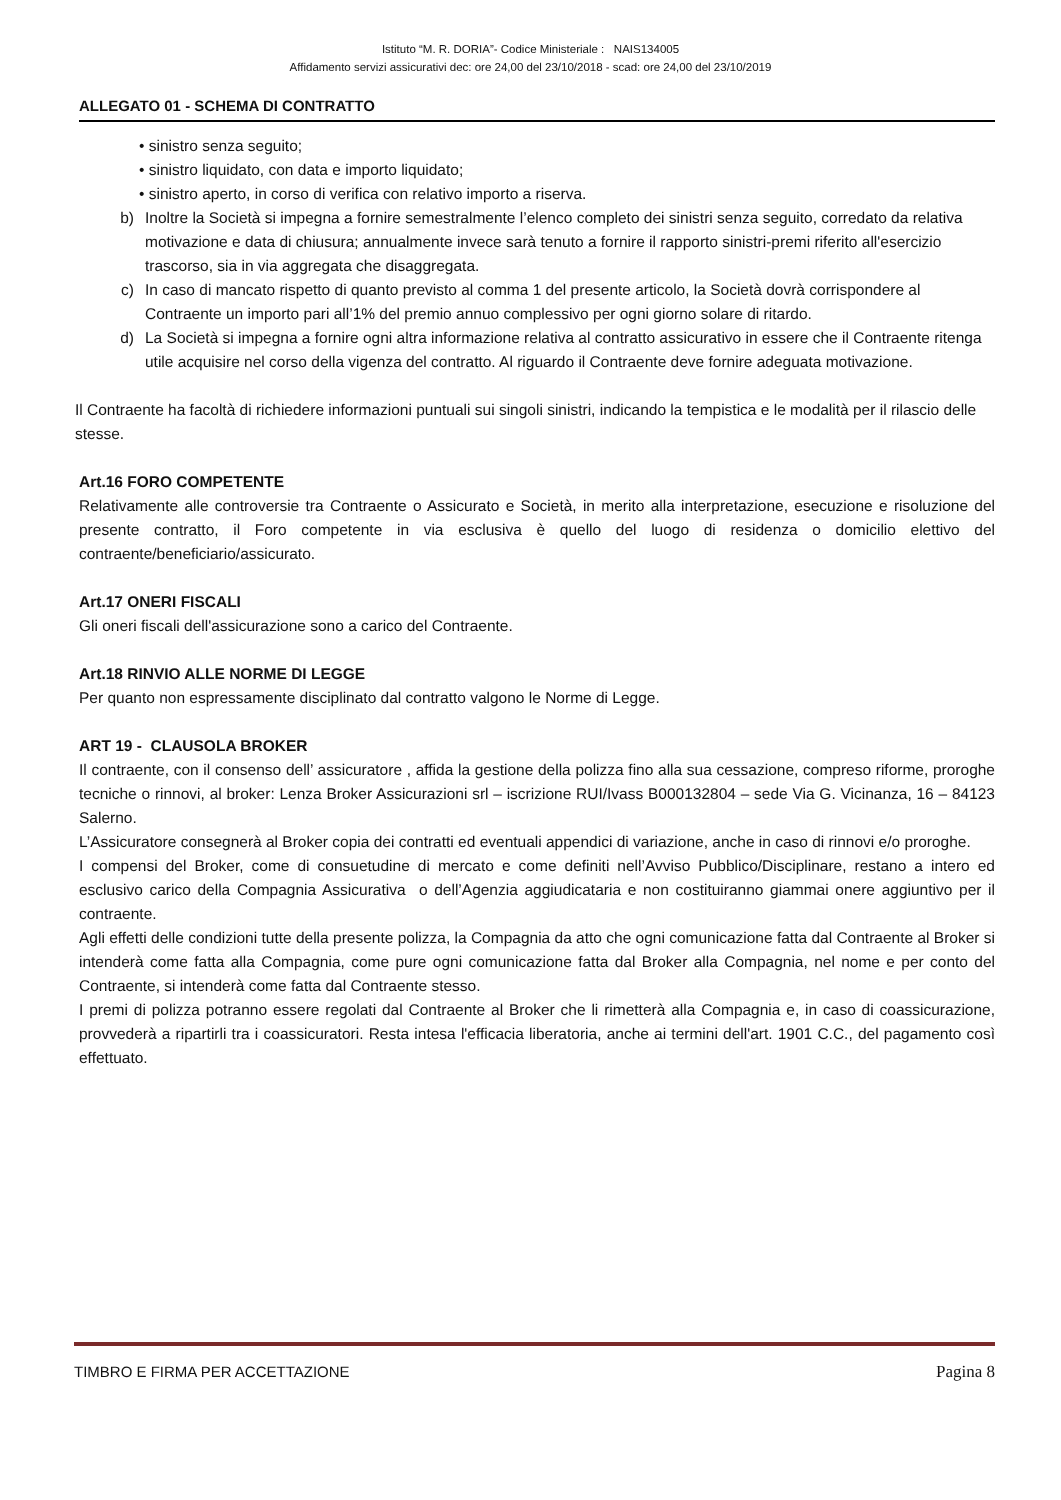Istituto “M. R. DORIA”- Codice Ministeriale : NAIS134005
Affidamento servizi assicurativi dec: ore 24,00 del 23/10/2018 - scad: ore 24,00 del 23/10/2019
ALLEGATO 01 - SCHEMA DI CONTRATTO
• sinistro senza seguito;
• sinistro liquidato, con data e importo liquidato;
• sinistro aperto, in corso di verifica con relativo importo a riserva.
b) Inoltre la Società si impegna a fornire semestralmente l’elenco completo dei sinistri senza seguito, corredato da relativa motivazione e data di chiusura; annualmente invece sarà tenuto a fornire il rapporto sinistri-premi riferito all'esercizio trascorso, sia in via aggregata che disaggregata.
c) In caso di mancato rispetto di quanto previsto al comma 1 del presente articolo, la Società dovrà corrispondere al Contraente un importo pari all’1% del premio annuo complessivo per ogni giorno solare di ritardo.
d) La Società si impegna a fornire ogni altra informazione relativa al contratto assicurativo in essere che il Contraente ritenga utile acquisire nel corso della vigenza del contratto. Al riguardo il Contraente deve fornire adeguata motivazione.
Il Contraente ha facoltà di richiedere informazioni puntuali sui singoli sinistri, indicando la tempistica e le modalità per il rilascio delle stesse.
Art.16 FORO COMPETENTE
Relativamente alle controversie tra Contraente o Assicurato e Società, in merito alla interpretazione, esecuzione e risoluzione del presente contratto, il Foro competente in via esclusiva è quello del luogo di residenza o domicilio elettivo del contraente/beneficiario/assicurato.
Art.17 ONERI FISCALI
Gli oneri fiscali dell'assicurazione sono a carico del Contraente.
Art.18 RINVIO ALLE NORME DI LEGGE
Per quanto non espressamente disciplinato dal contratto valgono le Norme di Legge.
ART 19 - CLAUSOLA BROKER
Il contraente, con il consenso dell’ assicuratore , affida la gestione della polizza fino alla sua cessazione, compreso riforme, proroghe tecniche o rinnovi, al broker: Lenza Broker Assicurazioni srl – iscrizione RUI/Ivass B000132804 – sede Via G. Vicinanza, 16 – 84123 Salerno.
L’Assicuratore consegnerà al Broker copia dei contratti ed eventuali appendici di variazione, anche in caso di rinnovi e/o proroghe.
I compensi del Broker, come di consuetudine di mercato e come definiti nell’Avviso Pubblico/Disciplinare, restano a intero ed esclusivo carico della Compagnia Assicurativa o dell’Agenzia aggiudicataria e non costituiranno giammai onere aggiuntivo per il contraente.
Agli effetti delle condizioni tutte della presente polizza, la Compagnia da atto che ogni comunicazione fatta dal Contraente al Broker si intenderà come fatta alla Compagnia, come pure ogni comunicazione fatta dal Broker alla Compagnia, nel nome e per conto del Contraente, si intenderà come fatta dal Contraente stesso.
I premi di polizza potranno essere regolati dal Contraente al Broker che li rimetterà alla Compagnia e, in caso di coassicurazione, provvederà a ripartirli tra i coassicuratori. Resta intesa l'efficacia liberatoria, anche ai termini dell'art. 1901 C.C., del pagamento così effettuato.
TIMBRO E FIRMA PER ACCETTAZIONE Pagina 8